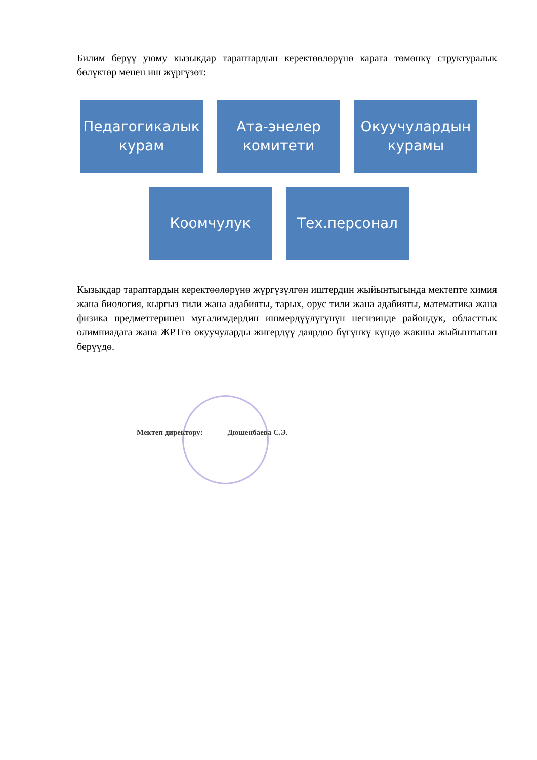Билим берүү уюму кызыкдар тараптардын керектөөлөрүнө карата төмөнкү структуралык бөлүктөр менен иш жүргүзөт:
Педагогикалык курам
Ата-энелер комитети
Окуучулардын курамы
Коомчулук Тех.персонал
Кызыкдар тараптардын керектөөлөрүнө жүргүзүлгөн иштердин жыйынтыгында мектепте химия жана биология, кыргыз тили жана адабияты, тарых, орус тили жана адабияты, математика жана физика предметтеринен мугалимдердин ишмердүүлүгүнүн негизинде райондук, областтык олимпиадага жана ЖРТгө окуучуларды жигердүү даярдоо бүгүнкү күндө жакшы жыйынтыгын берүүдө.
Мектеп директору: Дюшенбаева С.Э.